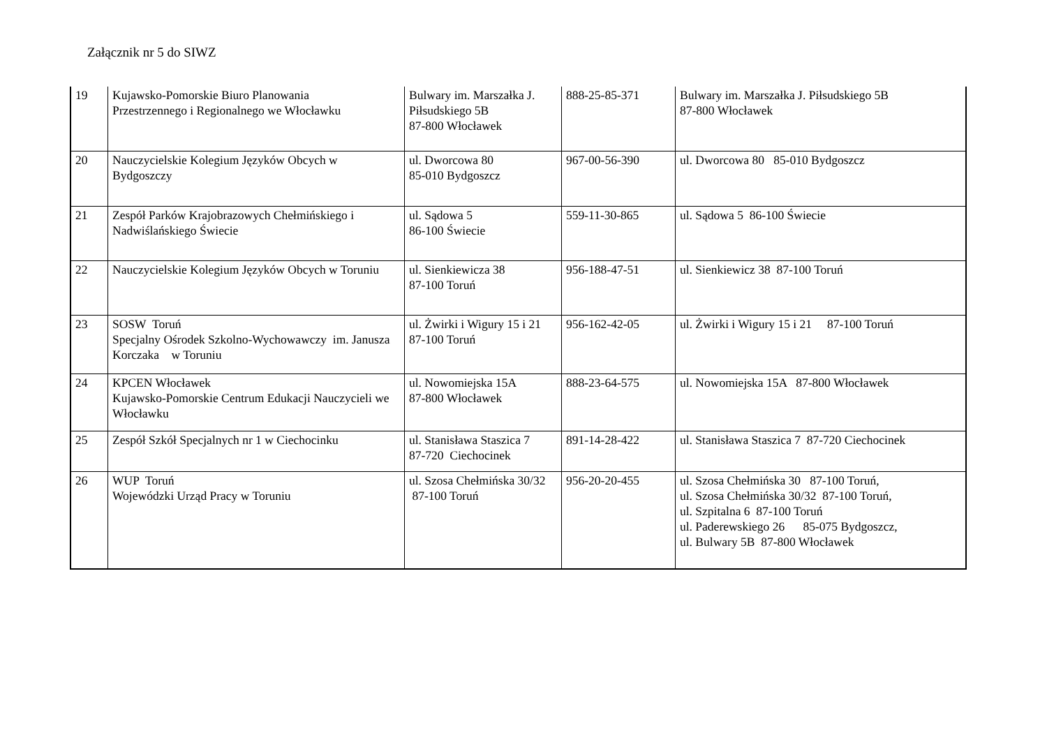Załącznik nr 5 do SIWZ
| 19 | Kujawsko-Pomorskie Biuro Planowania Przestrzennego i Regionalnego we Włocławku | Bulwary im. Marszałka J. Piłsudskiego 5B 87-800 Włocławek | 888-25-85-371 | Bulwary im. Marszałka J. Piłsudskiego 5B 87-800 Włocławek |
| 20 | Nauczycielskie Kolegium Języków Obcych w Bydgoszczy | ul. Dworcowa 80 85-010 Bydgoszcz | 967-00-56-390 | ul. Dworcowa 80 85-010 Bydgoszcz |
| 21 | Zespół Parków Krajobrazowych Chełmińskiego i Nadwiślańskiego Świecie | ul. Sądowa 5 86-100 Świecie | 559-11-30-865 | ul. Sądowa 5 86-100 Świecie |
| 22 | Nauczycielskie Kolegium Języków Obcych w Toruniu | ul. Sienkiewicza 38 87-100 Toruń | 956-188-47-51 | ul. Sienkiewicz 38 87-100 Toruń |
| 23 | SOSW Toruń Specjalny Ośrodek Szkolno-Wychowawczy im. Janusza Korczaka w Toruniu | ul. Żwirki i Wigury 15 i 21 87-100 Toruń | 956-162-42-05 | ul. Żwirki i Wigury 15 i 21 87-100 Toruń |
| 24 | KPCEN Włocławek Kujawsko-Pomorskie Centrum Edukacji Nauczycieli we Włocławku | ul. Nowomiejska 15A 87-800 Włocławek | 888-23-64-575 | ul. Nowomiejska 15A 87-800 Włocławek |
| 25 | Zespół Szkół Specjalnych nr 1 w Ciechocinku | ul. Stanisława Staszica 7 87-720 Ciechocinek | 891-14-28-422 | ul. Stanisława Staszica 7 87-720 Ciechocinek |
| 26 | WUP Toruń Wojewódzki Urząd Pracy w Toruniu | ul. Szosa Chełmińska 30/32 87-100 Toruń | 956-20-20-455 | ul. Szosa Chełmińska 30 87-100 Toruń, ul. Szosa Chełmińska 30/32 87-100 Toruń, ul. Szpitalna 6 87-100 Toruń ul. Paderewskiego 26 85-075 Bydgoszcz, ul. Bulwary 5B 87-800 Włocławek |